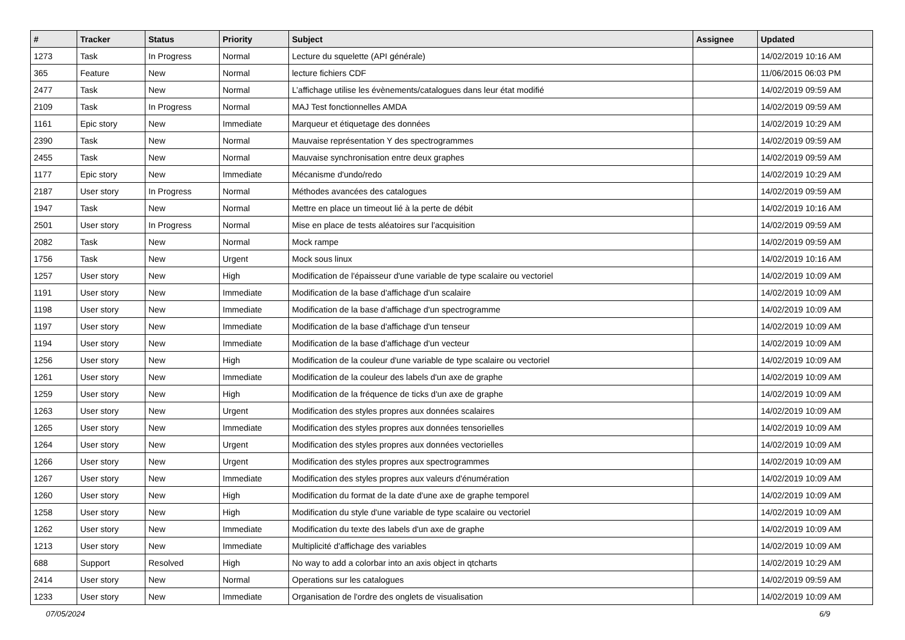| # | Tracker | Status | Priority | Subject | Assignee | Updated |
| --- | --- | --- | --- | --- | --- | --- |
| 1273 | Task | In Progress | Normal | Lecture du squelette (API générale) | | 14/02/2019 10:16 AM |
| 365 | Feature | New | Normal | lecture fichiers CDF | | 11/06/2015 06:03 PM |
| 2477 | Task | New | Normal | L’affichage utilise les évènements/catalogues dans leur état modifié | | 14/02/2019 09:59 AM |
| 2109 | Task | In Progress | Normal | MAJ Test fonctionnelles AMDA | | 14/02/2019 09:59 AM |
| 1161 | Epic story | New | Immediate | Marqueur et étiquetage des données | | 14/02/2019 10:29 AM |
| 2390 | Task | New | Normal | Mauvaise représentation Y des spectrogrammes | | 14/02/2019 09:59 AM |
| 2455 | Task | New | Normal | Mauvaise synchronisation entre deux graphes | | 14/02/2019 09:59 AM |
| 1177 | Epic story | New | Immediate | Mécanisme d'undo/redo | | 14/02/2019 10:29 AM |
| 2187 | User story | In Progress | Normal | Méthodes avancées des catalogues | | 14/02/2019 09:59 AM |
| 1947 | Task | New | Normal | Mettre en place un timeout lié à la perte de débit | | 14/02/2019 10:16 AM |
| 2501 | User story | In Progress | Normal | Mise en place de tests aléatoires sur l'acquisition | | 14/02/2019 09:59 AM |
| 2082 | Task | New | Normal | Mock rampe | | 14/02/2019 09:59 AM |
| 1756 | Task | New | Urgent | Mock sous linux | | 14/02/2019 10:16 AM |
| 1257 | User story | New | High | Modification de l'épaisseur d'une variable de type scalaire ou vectoriel | | 14/02/2019 10:09 AM |
| 1191 | User story | New | Immediate | Modification de la base d'affichage d'un scalaire | | 14/02/2019 10:09 AM |
| 1198 | User story | New | Immediate | Modification de la base d'affichage d'un spectrogramme | | 14/02/2019 10:09 AM |
| 1197 | User story | New | Immediate | Modification de la base d'affichage d'un tenseur | | 14/02/2019 10:09 AM |
| 1194 | User story | New | Immediate | Modification de la base d'affichage d'un vecteur | | 14/02/2019 10:09 AM |
| 1256 | User story | New | High | Modification de la couleur d'une variable de type scalaire ou vectoriel | | 14/02/2019 10:09 AM |
| 1261 | User story | New | Immediate | Modification de la couleur des labels d'un axe de graphe | | 14/02/2019 10:09 AM |
| 1259 | User story | New | High | Modification de la fréquence de ticks d'un axe de graphe | | 14/02/2019 10:09 AM |
| 1263 | User story | New | Urgent | Modification des styles propres aux données scalaires | | 14/02/2019 10:09 AM |
| 1265 | User story | New | Immediate | Modification des styles propres aux données tensorielles | | 14/02/2019 10:09 AM |
| 1264 | User story | New | Urgent | Modification des styles propres aux données vectorielles | | 14/02/2019 10:09 AM |
| 1266 | User story | New | Urgent | Modification des styles propres aux spectrogrammes | | 14/02/2019 10:09 AM |
| 1267 | User story | New | Immediate | Modification des styles propres aux valeurs d'énumération | | 14/02/2019 10:09 AM |
| 1260 | User story | New | High | Modification du format de la date d'une axe de graphe temporel | | 14/02/2019 10:09 AM |
| 1258 | User story | New | High | Modification du style d'une variable de type scalaire ou vectoriel | | 14/02/2019 10:09 AM |
| 1262 | User story | New | Immediate | Modification du texte des labels d'un axe de graphe | | 14/02/2019 10:09 AM |
| 1213 | User story | New | Immediate | Multiplicité d'affichage des variables | | 14/02/2019 10:09 AM |
| 688 | Support | Resolved | High | No way to add a colorbar into an axis object in qtcharts | | 14/02/2019 10:29 AM |
| 2414 | User story | New | Normal | Operations sur les catalogues | | 14/02/2019 09:59 AM |
| 1233 | User story | New | Immediate | Organisation de l'ordre des onglets de visualisation | | 14/02/2019 10:09 AM |
07/05/2024 6/9